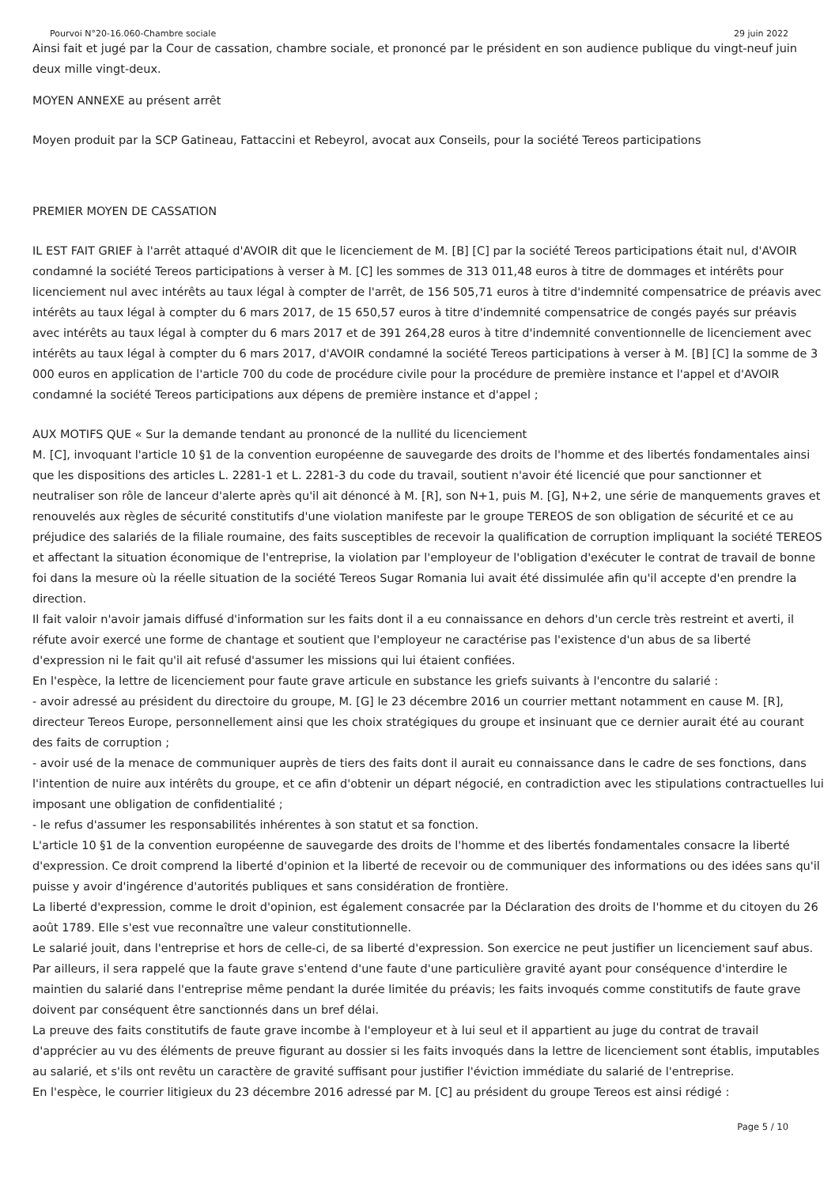Pourvoi N°20-16.060-Chambre sociale 29 juin 2022
Ainsi fait et jugé par la Cour de cassation, chambre sociale, et prononcé par le président en son audience publique du vingt-neuf juin deux mille vingt-deux.
MOYEN ANNEXE au présent arrêt
Moyen produit par la SCP Gatineau, Fattaccini et Rebeyrol, avocat aux Conseils, pour la société Tereos participations
PREMIER MOYEN DE CASSATION
IL EST FAIT GRIEF à l'arrêt attaqué d'AVOIR dit que le licenciement de M. [B] [C] par la société Tereos participations était nul, d'AVOIR condamné la société Tereos participations à verser à M. [C] les sommes de 313 011,48 euros à titre de dommages et intérêts pour licenciement nul avec intérêts au taux légal à compter de l'arrêt, de 156 505,71 euros à titre d'indemnité compensatrice de préavis avec intérêts au taux légal à compter du 6 mars 2017, de 15 650,57 euros à titre d'indemnité compensatrice de congés payés sur préavis avec intérêts au taux légal à compter du 6 mars 2017 et de 391 264,28 euros à titre d'indemnité conventionnelle de licenciement avec intérêts au taux légal à compter du 6 mars 2017, d'AVOIR condamné la société Tereos participations à verser à M. [B] [C] la somme de 3 000 euros en application de l'article 700 du code de procédure civile pour la procédure de première instance et l'appel et d'AVOIR condamné la société Tereos participations aux dépens de première instance et d'appel ;
AUX MOTIFS QUE « Sur la demande tendant au prononcé de la nullité du licenciement
M. [C], invoquant l'article 10 §1 de la convention européenne de sauvegarde des droits de l'homme et des libertés fondamentales ainsi que les dispositions des articles L. 2281-1 et L. 2281-3 du code du travail, soutient n'avoir été licencié que pour sanctionner et neutraliser son rôle de lanceur d'alerte après qu'il ait dénoncé à M. [R], son N+1, puis M. [G], N+2, une série de manquements graves et renouvelés aux règles de sécurité constitutifs d'une violation manifeste par le groupe TEREOS de son obligation de sécurité et ce au préjudice des salariés de la filiale roumaine, des faits susceptibles de recevoir la qualification de corruption impliquant la société TEREOS et affectant la situation économique de l'entreprise, la violation par l'employeur de l'obligation d'exécuter le contrat de travail de bonne foi dans la mesure où la réelle situation de la société Tereos Sugar Romania lui avait été dissimulée afin qu'il accepte d'en prendre la direction.
Il fait valoir n'avoir jamais diffusé d'information sur les faits dont il a eu connaissance en dehors d'un cercle très restreint et averti, il réfute avoir exercé une forme de chantage et soutient que l'employeur ne caractérise pas l'existence d'un abus de sa liberté d'expression ni le fait qu'il ait refusé d'assumer les missions qui lui étaient confiées.
En l'espèce, la lettre de licenciement pour faute grave articule en substance les griefs suivants à l'encontre du salarié :
- avoir adressé au président du directoire du groupe, M. [G] le 23 décembre 2016 un courrier mettant notamment en cause M. [R], directeur Tereos Europe, personnellement ainsi que les choix stratégiques du groupe et insinuant que ce dernier aurait été au courant des faits de corruption ;
- avoir usé de la menace de communiquer auprès de tiers des faits dont il aurait eu connaissance dans le cadre de ses fonctions, dans l'intention de nuire aux intérêts du groupe, et ce afin d'obtenir un départ négocié, en contradiction avec les stipulations contractuelles lui imposant une obligation de confidentialité ;
- le refus d'assumer les responsabilités inhérentes à son statut et sa fonction.
L'article 10 §1 de la convention européenne de sauvegarde des droits de l'homme et des libertés fondamentales consacre la liberté d'expression. Ce droit comprend la liberté d'opinion et la liberté de recevoir ou de communiquer des informations ou des idées sans qu'il puisse y avoir d'ingérence d'autorités publiques et sans considération de frontière.
La liberté d'expression, comme le droit d'opinion, est également consacrée par la Déclaration des droits de l'homme et du citoyen du 26 août 1789. Elle s'est vue reconnaître une valeur constitutionnelle.
Le salarié jouit, dans l'entreprise et hors de celle-ci, de sa liberté d'expression. Son exercice ne peut justifier un licenciement sauf abus.
Par ailleurs, il sera rappelé que la faute grave s'entend d'une faute d'une particulière gravité ayant pour conséquence d'interdire le maintien du salarié dans l'entreprise même pendant la durée limitée du préavis; les faits invoqués comme constitutifs de faute grave doivent par conséquent être sanctionnés dans un bref délai.
La preuve des faits constitutifs de faute grave incombe à l'employeur et à lui seul et il appartient au juge du contrat de travail d'apprécier au vu des éléments de preuve figurant au dossier si les faits invoqués dans la lettre de licenciement sont établis, imputables au salarié, et s'ils ont revêtu un caractère de gravité suffisant pour justifier l'éviction immédiate du salarié de l'entreprise.
En l'espèce, le courrier litigieux du 23 décembre 2016 adressé par M. [C] au président du groupe Tereos est ainsi rédigé :
Page 5 / 10